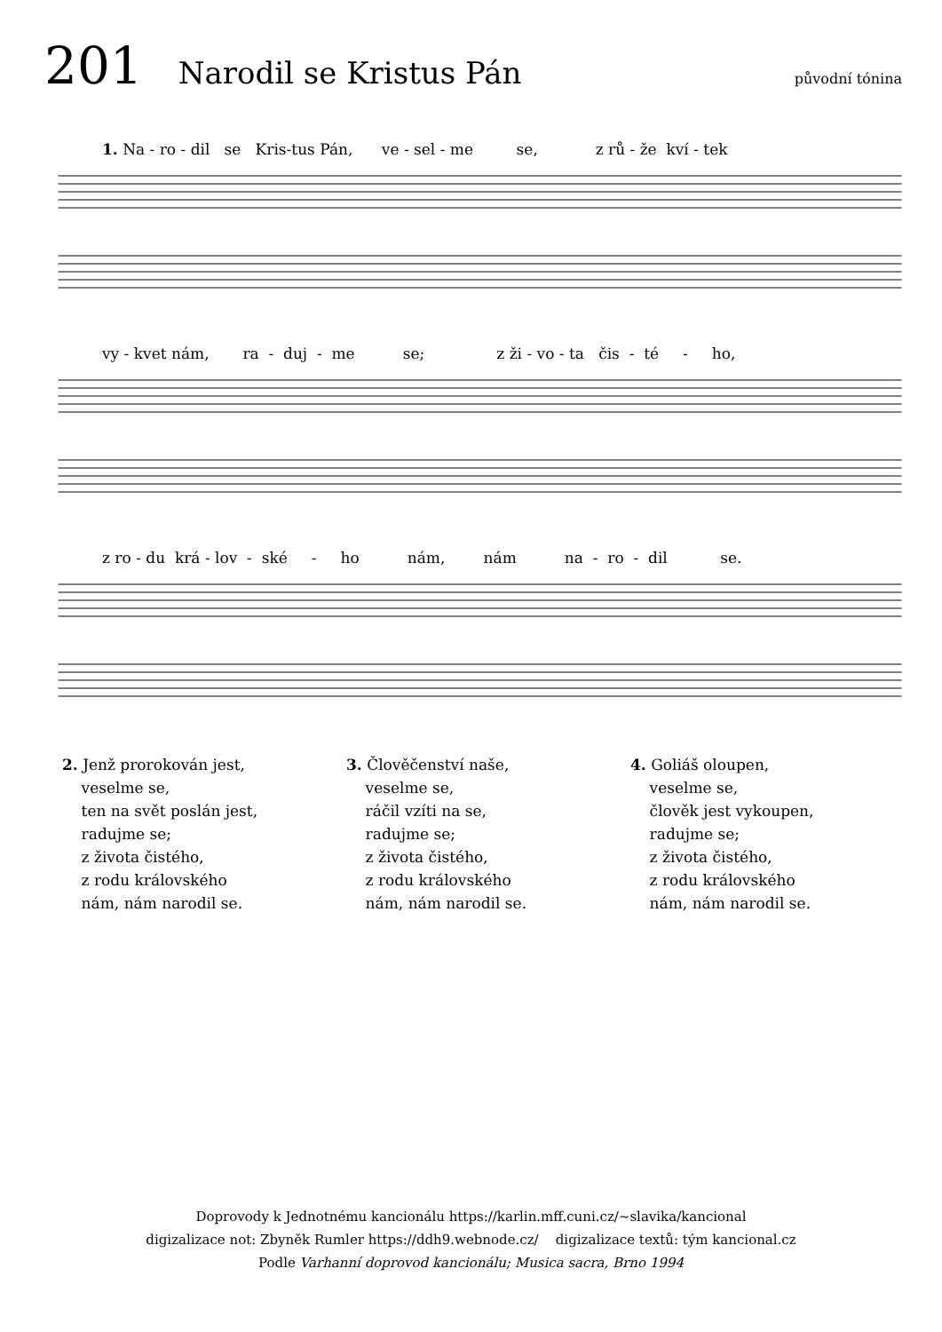201 Narodil se Kristus Pán původní tónina
1. Na - ro - dil se Kris-tus Pán, ve - sel - me se, z rů - že kví - tek
vy - kvet nám, ra - duj - me se; z ži - vo - ta čis - té - ho,
z ro - du krá - lov - ské - ho nám, nám na - ro - dil se.
2. Jenž prorokován jest,
veselme se,
ten na svět poslán jest,
radujme se;
z života čistého,
z rodu královského
nám, nám narodil se.
3. Člověčenství naše,
veselme se,
ráčil vzíti na se,
radujme se;
z života čistého,
z rodu královského
nám, nám narodil se.
4. Goliáš oloupen,
veselme se,
člověk jest vykoupen,
radujme se;
z života čistého,
z rodu královského
nám, nám narodil se.
Doprovody k Jednotnému kancionálu https://karlin.mff.cuni.cz/~slavika/kancional
digizalizace not: Zbyněk Rumler https://ddh9.webnode.cz/ digizalizace textů: tým kancional.cz
Podle Varhanní doprovod kancionálu; Musica sacra, Brno 1994